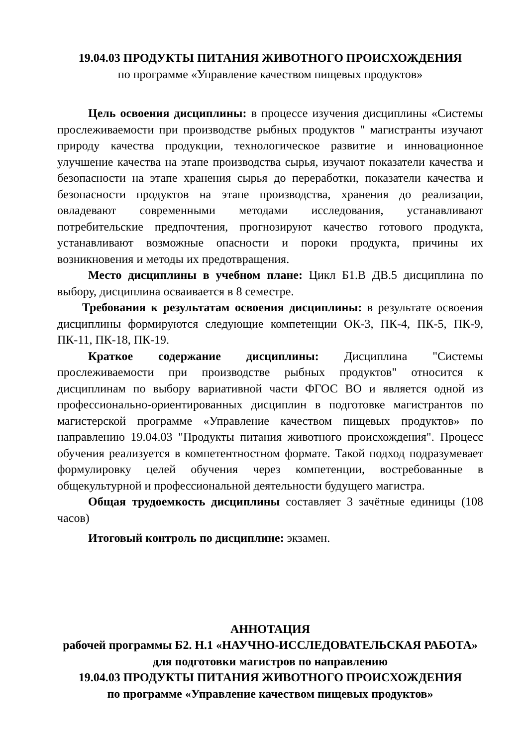19.04.03 ПРОДУКТЫ ПИТАНИЯ ЖИВОТНОГО ПРОИСХОЖДЕНИЯ
по программе «Управление качеством пищевых продуктов»
Цель освоения дисциплины: в процессе изучения дисциплины «Системы прослеживаемости при производстве рыбных продуктов " магистранты изучают природу качества продукции, технологическое развитие и инновационное улучшение качества на этапе производства сырья, изучают показатели качества и безопасности на этапе хранения сырья до переработки, показатели качества и безопасности продуктов на этапе производства, хранения до реализации, овладевают современными методами исследования, устанавливают потребительские предпочтения, прогнозируют качество готового продукта, устанавливают возможные опасности и пороки продукта, причины их возникновения и методы их предотвращения.
Место дисциплины в учебном плане: Цикл Б1.В ДВ.5 дисциплина по выбору, дисциплина осваивается в 8 семестре.
Требования к результатам освоения дисциплины: в результате освоения дисциплины формируются следующие компетенции ОК-3, ПК-4, ПК-5, ПК-9, ПК-11, ПК-18, ПК-19.
Краткое содержание дисциплины: Дисциплина "Системы прослеживаемости при производстве рыбных продуктов" относится к дисциплинам по выбору вариативной части ФГОС ВО и является одной из профессионально-ориентированных дисциплин в подготовке магистрантов по магистерской программе «Управление качеством пищевых продуктов» по направлению 19.04.03 "Продукты питания животного происхождения". Процесс обучения реализуется в компетентностном формате. Такой подход подразумевает формулировку целей обучения через компетенции, востребованные в общекультурной и профессиональной деятельности будущего магистра.
Общая трудоемкость дисциплины составляет 3 зачётные единицы (108 часов)
Итоговый контроль по дисциплине: экзамен.
АННОТАЦИЯ
рабочей программы Б2. Н.1 «НАУЧНО-ИССЛЕДОВАТЕЛЬСКАЯ РАБОТА» для подготовки магистров по направлению
19.04.03 ПРОДУКТЫ ПИТАНИЯ ЖИВОТНОГО ПРОИСХОЖДЕНИЯ
по программе «Управление качеством пищевых продуктов»